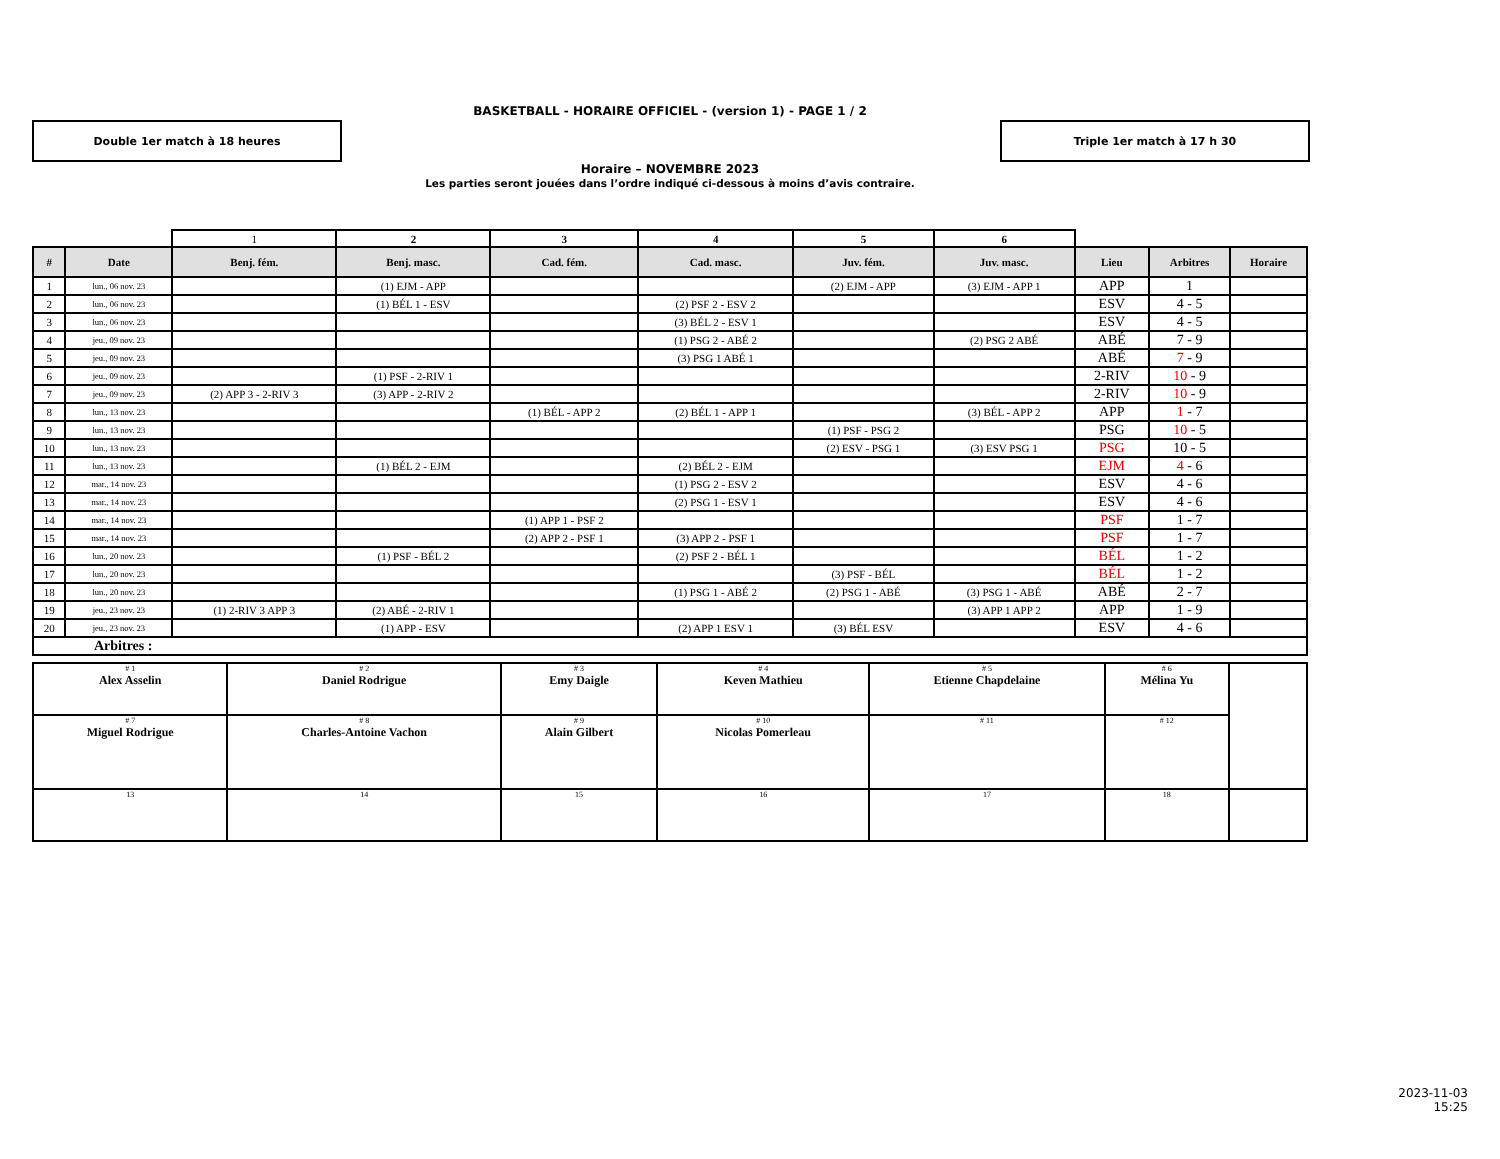BASKETBALL - HORAIRE OFFICIEL - (version 1) - PAGE 1 / 2
Double 1er match à 18 heures Triple 1er match à 17 h 30
Horaire – NOVEMBRE 2023
Les parties seront jouées dans l’ordre indiqué ci-dessous à moins d’avis contraire.
| | | 1 | 2 | 3 | 4 | 5 | 6 | | | |
| # | Date | Benj. fém. | Benj. masc. | Cad. fém. | Cad. masc. | Juv. fém. | Juv. masc. | Lieu | Arbitres | Horaire |
| 1 | lun., 06 nov. 23 | | (1) EJM - APP | | | (2) EJM - APP | (3) EJM - APP 1 | APP | 1 | |
| 2 | lun., 06 nov. 23 | | (1) BÉL 1 - ESV | | (2) PSF 2 - ESV 2 | | | ESV | 4 - 5 | |
| 3 | lun., 06 nov. 23 | | | | (3) BÉL 2 - ESV 1 | | | ESV | 4 - 5 | |
| 4 | jeu., 09 nov. 23 | | | | (1) PSG 2 - ABÉ 2 | | (2) PSG 2 ABÉ | ABÉ | 7 - 9 | |
| 5 | jeu., 09 nov. 23 | | | | (3) PSG 1 ABÉ 1 | | | ABÉ | 7 - 9 | |
| 6 | jeu., 09 nov. 23 | | (1) PSF - 2-RIV 1 | | | | | 2-RIV | 10 - 9 | |
| 7 | jeu., 09 nov. 23 | (2) APP 3 - 2-RIV 3 | (3) APP - 2-RIV 2 | | | | | 2-RIV | 10 - 9 | |
| 8 | lun., 13 nov. 23 | | | (1) BÉL - APP 2 | (2) BÉL 1 - APP 1 | | (3) BÉL - APP 2 | APP | 1 - 7 | |
| 9 | lun., 13 nov. 23 | | | | | (1) PSF - PSG 2 | | PSG | 10 - 5 | |
| 10 | lun., 13 nov. 23 | | | | | (2) ESV - PSG 1 | (3) ESV PSG 1 | PSG | 10 - 5 | |
| 11 | lun., 13 nov. 23 | | (1) BÉL 2 - EJM | | (2) BÉL 2 - EJM | | | EJM | 4 - 6 | |
| 12 | mar., 14 nov. 23 | | | | (1) PSG 2 - ESV 2 | | | ESV | 4 - 6 | |
| 13 | mar., 14 nov. 23 | | | | (2) PSG 1 - ESV 1 | | | ESV | 4 - 6 | |
| 14 | mar., 14 nov. 23 | | | (1) APP 1 - PSF 2 | | | | PSF | 1 - 7 | |
| 15 | mar., 14 nov. 23 | | | (2) APP 2 - PSF 1 | (3) APP 2 - PSF 1 | | | PSF | 1 - 7 | |
| 16 | lun., 20 nov. 23 | | (1) PSF - BÉL 2 | | (2) PSF 2 - BÉL 1 | | | BÉL | 1 - 2 | |
| 17 | lun., 20 nov. 23 | | | | | (3) PSF - BÉL | | BÉL | 1 - 2 | |
| 18 | lun., 20 nov. 23 | | | | (1) PSG 1 - ABÉ 2 | (2) PSG 1 - ABÉ | (3) PSG 1 - ABÉ | ABÉ | 2 - 7 | |
| 19 | jeu., 23 nov. 23 | (1) 2-RIV 3 APP 3 | (2) ABÉ - 2-RIV 1 | | | | (3) APP 1 APP 2 | APP | 1 - 9 | |
| 20 | jeu., 23 nov. 23 | | (1) APP - ESV | | (2) APP 1 ESV 1 | (3) BÉL ESV | | ESV | 4 - 6 | |
| Arbitres : | | | | | | | | | | |
| # 1 Alex Asselin | # 2 Daniel Rodrigue | # 3 Emy Daigle | # 4 Keven Mathieu | # 5 Etienne Chapdelaine | # 6 Mélina Yu | |
| # 7 Miguel Rodrigue | # 8 Charles-Antoine Vachon | # 9 Alain Gilbert | # 10 Nicolas Pomerleau | # 11 | # 12 | |
| 13 | 14 | 15 | 16 | 17 | 18 | |
2023-11-03
15:25